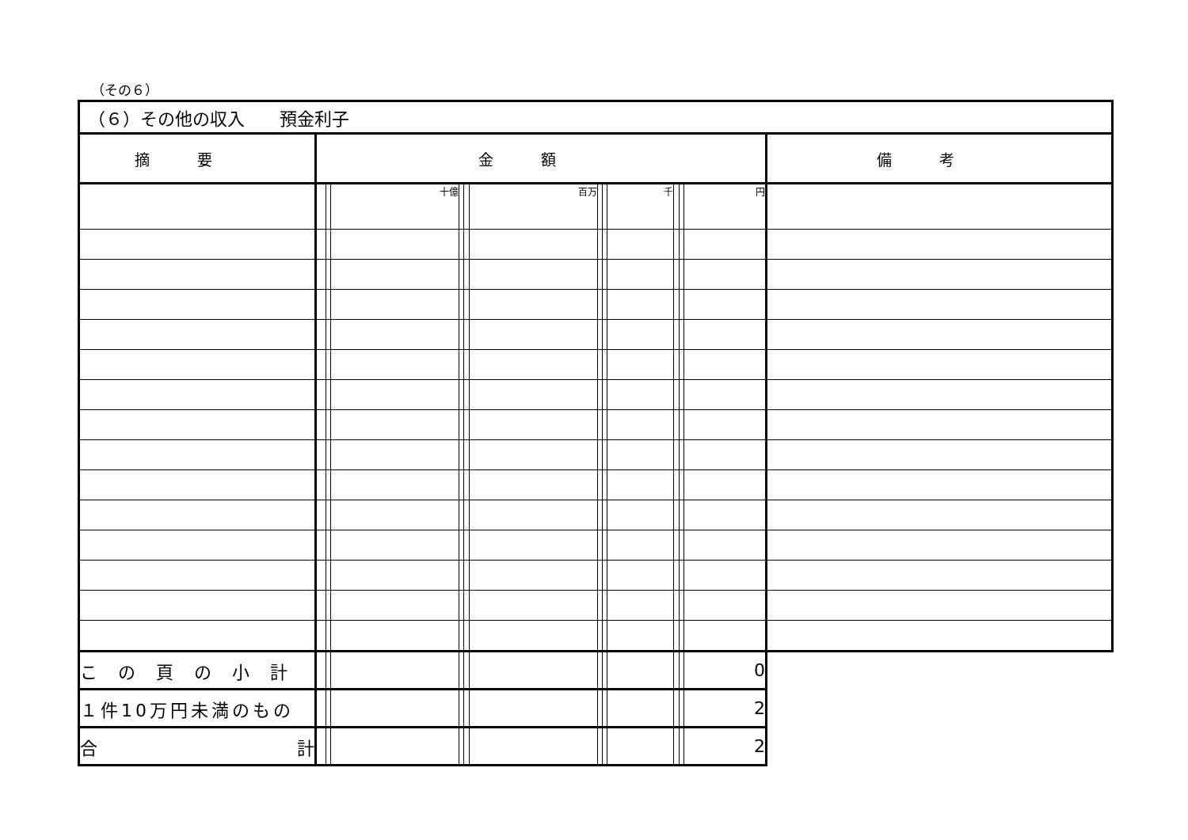（その６）
| （６）その他の収入 預金利子 | | | | | | | | | | | | | |
| 摘要 | 金額 | | | | | | | | | | | | 備考 |
| | | | 十億 | | | 百万 | | | 千 | | | 円 | |
| この頁の小計 | | | | | | | | | | | | 0 | |
| １件10万円未満のもの | | | | | | | | | | | | 2 | |
| 合 計 | | | | | | | | | | | | 2 | |